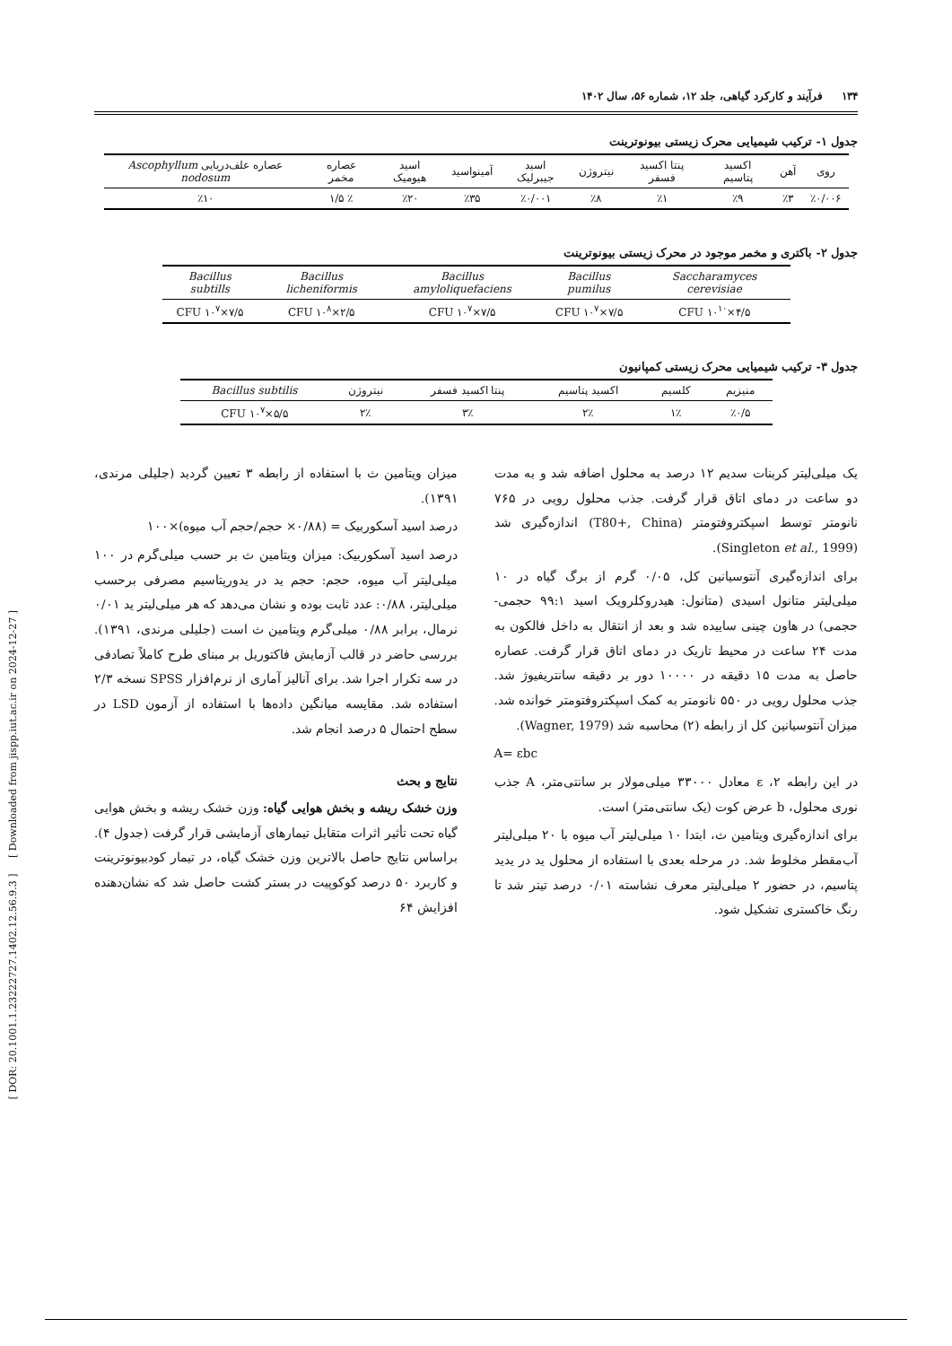[ DOR: 20.1001.1.23222727.1402.12.56.9.3 ] [ Downloaded from jispp.iut.ac.ir on 2024-12-27 ]
۱۳۴ فرآیند و کارکرد گیاهی، جلد ۱۲، شماره ۵۶، سال ۱۴۰۲
جدول ۱- ترکیب شیمیایی محرک زیستی بیونوترینت
| روی | آهن | اکسید پتاسیم | پنتا اکسید فسفر | نیتروژن | اسید جیبرلیک | آمینواسید | اسید هیومیک | عصاره مخمر | عصاره علف‌دریایی Ascophyllum nodosum |
| --- | --- | --- | --- | --- | --- | --- | --- | --- | --- |
| ٪۰/۰۰۶ | ٪۳ | ٪۹ | ٪۱ | ٪۸ | ٪۰/۰۰۱ | ٪۳۵ | ٪۲۰ | ٪ ۱/۵ | ٪۱۰ |
جدول ۲- باکتری و مخمر موجود در محرک زیستی بیونوترینت
| Saccharamyces cerevisiae | Bacillus pumilus | Bacillus amyloliquefaciens | Bacillus licheniformis | Bacillus subtills |
| --- | --- | --- | --- | --- |
| ۴/۵×۱۰<sup>۱۰</sup> CFU | ۷/۵×۱۰<sup>۷</sup> CFU | ۷/۵×۱۰<sup>۷</sup> CFU | ۲/۵×۱۰<sup>۸</sup> CFU | ۷/۵×۱۰<sup>۷</sup> CFU |
جدول ۳- ترکیب شیمیایی محرک زیستی کمپانیون
| منیزیم | کلسیم | اکسید پتاسیم | پنتا اکسید فسفر | نیتروژن | Bacillus subtilis |
| --- | --- | --- | --- | --- | --- |
| ٪۰/۵ | ۱٪ | ۲٪ | ۳٪ | ۲٪ | ۵/۵×۱۰<sup>۷</sup> CFU |
یک میلی‌لیتر کربنات سدیم ۱۲ درصد به محلول اضافه شد و به مدت دو ساعت در دمای اتاق قرار گرفت. جذب محلول رویی در ۷۶۵ نانومتر توسط اسپکتروفتومتر (T80+, China) اندازه‌گیری شد (Singleton et al., 1999).
برای اندازه‌گیری آنتوسیانین کل، ۰/۰۵ گرم از برگ گیاه در ۱۰ میلی‌لیتر متانول اسیدی (متانول: هیدروکلرویک اسید ۹۹:۱ حجمی- حجمی) در هاون چینی ساییده شد و بعد از انتقال به داخل فالکون به مدت ۲۴ ساعت در محیط تاریک در دمای اتاق قرار گرفت. عصاره حاصل به مدت ۱۵ دقیقه در ۱۰۰۰۰ دور بر دقیقه سانتریفیوژ شد. جذب محلول رویی در ۵۵۰ نانومتر به کمک اسپکتروفتومتر خوانده شد. میزان آنتوسیانین کل از رابطه (۲) محاسبه شد (Wagner, 1979).
A= εbc
در این رابطه ۲، ε معادل ۳۳۰۰۰ میلی‌مولار بر سانتی‌متر، A جذب نوری محلول، b عرض کوت (یک سانتی‌متر) است.
برای اندازه‌گیری ویتامین ث، ابتدا ۱۰ میلی‌لیتر آب میوه با ۲۰ میلی‌لیتر آب‌مقطر مخلوط شد. در مرحله بعدی با استفاده از محلول ید در یدید پتاسیم، در حضور ۲ میلی‌لیتر معرف نشاسته ۰/۰۱ درصد تیتر شد تا رنگ خاکستری تشکیل شود.
میزان ویتامین ث با استفاده از رابطه ۳ تعیین گردید (جلیلی مرندی، ۱۳۹۱).
درصد اسید آسکوربیک = (۰/۸۸× حجم/حجم آب میوه)×۱۰۰
درصد اسید آسکوربیک: میزان ویتامین ث بر حسب میلی‌گرم در ۱۰۰ میلی‌لیتر آب میوه، حجم: حجم ید در یدورپتاسیم مصرفی برحسب میلی‌لیتر، ۰/۸۸: عدد ثابت بوده و نشان می‌دهد که هر میلی‌لیتر ید ۰/۰۱ نرمال، برابر ۰/۸۸ میلی‌گرم ویتامین ث است (جلیلی مرندی، ۱۳۹۱). بررسی حاضر در قالب آزمایش فاکتوریل بر مبنای طرح کاملاً تصادفی در سه تکرار اجرا شد. برای آنالیز آماری از نرم‌افزار SPSS نسخه ۲/۳ استفاده شد. مقایسه میانگین داده‌ها با استفاده از آزمون LSD در سطح احتمال ۵ درصد انجام شد.
نتایج و بحث
وزن خشک ریشه و بخش هوایی گیاه: وزن خشک ریشه و بخش هوایی گیاه تحت تأثیر اثرات متقابل تیمارهای آزمایشی قرار گرفت (جدول ۴). براساس نتایج حاصل بالاترین وزن خشک گیاه، در تیمار کودبیونوترینت و کاربرد ۵۰ درصد کوکوپیت در بستر کشت حاصل شد که نشان‌دهنده افزایش ۶۴